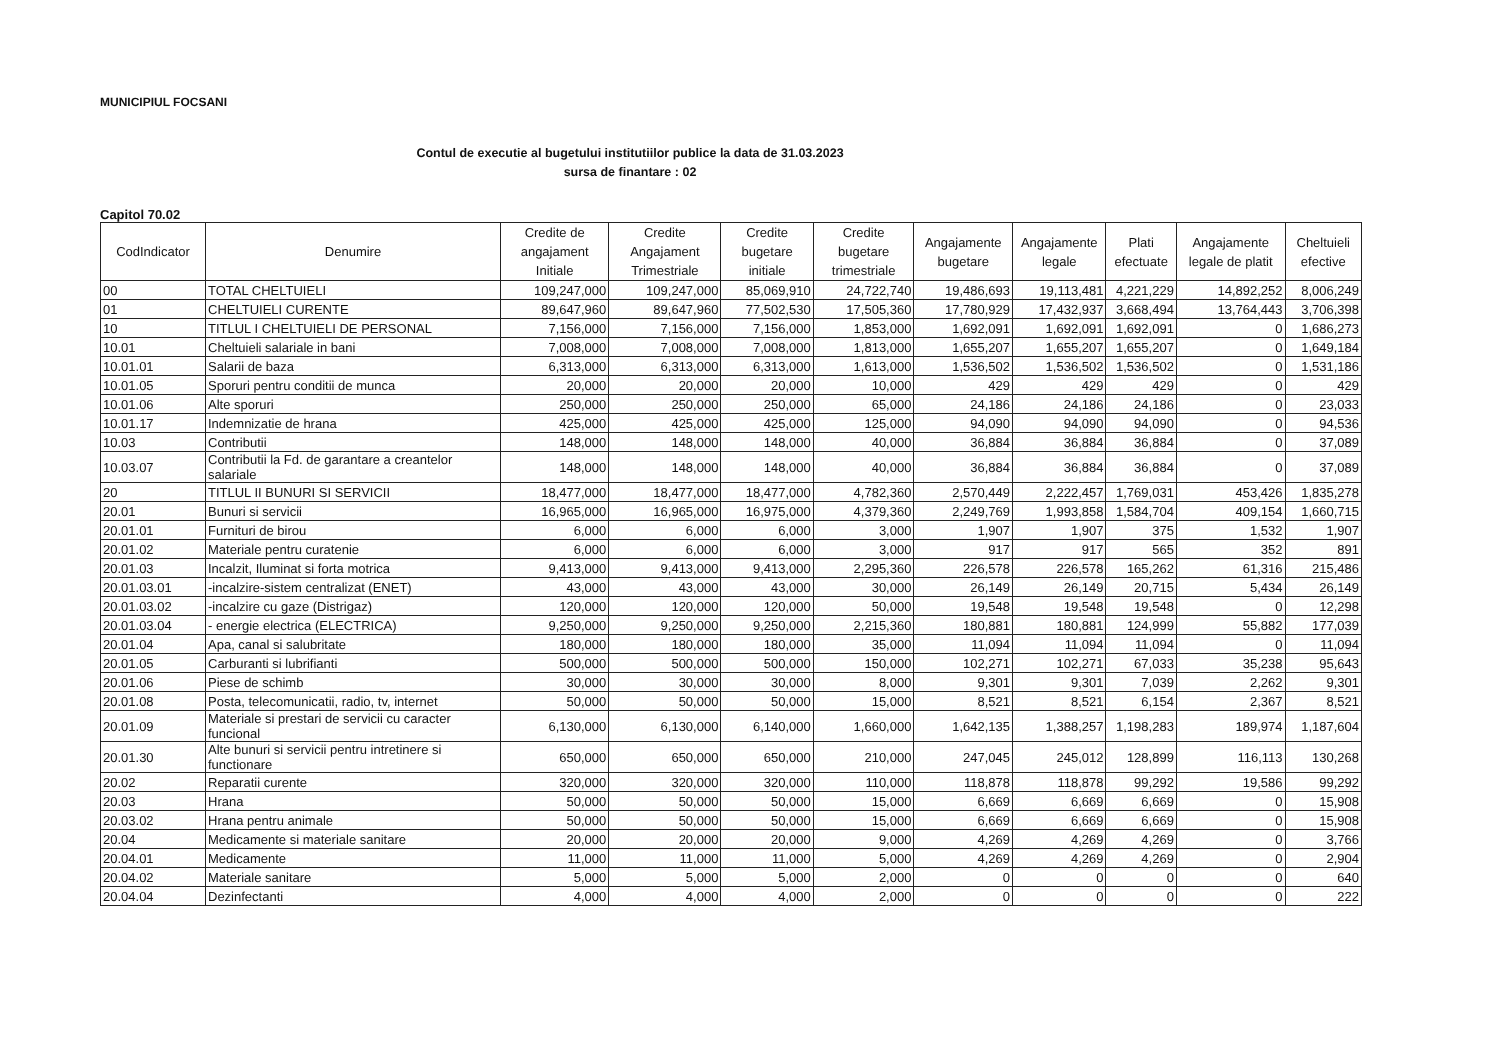MUNICIPIUL FOCSANI
Contul de executie al bugetului institutiilor publice la data de 31.03.2023
sursa de finantare : 02
Capitol 70.02
| CodIndicator | Denumire | Credite de angajament Initiale | Credite Angajament Trimestriale | Credite bugetare initiale | Credite bugetare trimestriale | Angajamente bugetare | Angajamente legale | Plati efectuate | Angajamente legale de platit | Cheltuieli efective |
| --- | --- | --- | --- | --- | --- | --- | --- | --- | --- | --- |
| 00 | TOTAL CHELTUIELI | 109,247,000 | 109,247,000 | 85,069,910 | 24,722,740 | 19,486,693 | 19,113,481 | 4,221,229 | 14,892,252 | 8,006,249 |
| 01 | CHELTUIELI CURENTE | 89,647,960 | 89,647,960 | 77,502,530 | 17,505,360 | 17,780,929 | 17,432,937 | 3,668,494 | 13,764,443 | 3,706,398 |
| 10 | TITLUL I CHELTUIELI DE PERSONAL | 7,156,000 | 7,156,000 | 7,156,000 | 1,853,000 | 1,692,091 | 1,692,091 | 1,692,091 | 0 | 1,686,273 |
| 10.01 | Cheltuieli salariale in bani | 7,008,000 | 7,008,000 | 7,008,000 | 1,813,000 | 1,655,207 | 1,655,207 | 1,655,207 | 0 | 1,649,184 |
| 10.01.01 | Salarii de baza | 6,313,000 | 6,313,000 | 6,313,000 | 1,613,000 | 1,536,502 | 1,536,502 | 1,536,502 | 0 | 1,531,186 |
| 10.01.05 | Sporuri pentru conditii de munca | 20,000 | 20,000 | 20,000 | 10,000 | 429 | 429 | 429 | 0 | 429 |
| 10.01.06 | Alte sporuri | 250,000 | 250,000 | 250,000 | 65,000 | 24,186 | 24,186 | 24,186 | 0 | 23,033 |
| 10.01.17 | Indemnizatie de hrana | 425,000 | 425,000 | 425,000 | 125,000 | 94,090 | 94,090 | 94,090 | 0 | 94,536 |
| 10.03 | Contributii | 148,000 | 148,000 | 148,000 | 40,000 | 36,884 | 36,884 | 36,884 | 0 | 37,089 |
| 10.03.07 | Contributii la Fd. de garantare a creantelor salariale | 148,000 | 148,000 | 148,000 | 40,000 | 36,884 | 36,884 | 36,884 | 0 | 37,089 |
| 20 | TITLUL II BUNURI SI SERVICII | 18,477,000 | 18,477,000 | 18,477,000 | 4,782,360 | 2,570,449 | 2,222,457 | 1,769,031 | 453,426 | 1,835,278 |
| 20.01 | Bunuri si servicii | 16,965,000 | 16,965,000 | 16,975,000 | 4,379,360 | 2,249,769 | 1,993,858 | 1,584,704 | 409,154 | 1,660,715 |
| 20.01.01 | Furnituri de birou | 6,000 | 6,000 | 6,000 | 3,000 | 1,907 | 1,907 | 375 | 1,532 | 1,907 |
| 20.01.02 | Materiale pentru curatenie | 6,000 | 6,000 | 6,000 | 3,000 | 917 | 917 | 565 | 352 | 891 |
| 20.01.03 | Incalzit, Iluminat si forta motrica | 9,413,000 | 9,413,000 | 9,413,000 | 2,295,360 | 226,578 | 226,578 | 165,262 | 61,316 | 215,486 |
| 20.01.03.01 | -incalzire-sistem centralizat (ENET) | 43,000 | 43,000 | 43,000 | 30,000 | 26,149 | 26,149 | 20,715 | 5,434 | 26,149 |
| 20.01.03.02 | -incalzire cu gaze (Distrigaz) | 120,000 | 120,000 | 120,000 | 50,000 | 19,548 | 19,548 | 19,548 | 0 | 12,298 |
| 20.01.03.04 | - energie electrica (ELECTRICA) | 9,250,000 | 9,250,000 | 9,250,000 | 2,215,360 | 180,881 | 180,881 | 124,999 | 55,882 | 177,039 |
| 20.01.04 | Apa, canal si salubritate | 180,000 | 180,000 | 180,000 | 35,000 | 11,094 | 11,094 | 11,094 | 0 | 11,094 |
| 20.01.05 | Carburanti si lubrifianti | 500,000 | 500,000 | 500,000 | 150,000 | 102,271 | 102,271 | 67,033 | 35,238 | 95,643 |
| 20.01.06 | Piese de schimb | 30,000 | 30,000 | 30,000 | 8,000 | 9,301 | 9,301 | 7,039 | 2,262 | 9,301 |
| 20.01.08 | Posta, telecomunicatii, radio, tv, internet | 50,000 | 50,000 | 50,000 | 15,000 | 8,521 | 8,521 | 6,154 | 2,367 | 8,521 |
| 20.01.09 | Materiale si prestari de servicii cu caracter funcional | 6,130,000 | 6,130,000 | 6,140,000 | 1,660,000 | 1,642,135 | 1,388,257 | 1,198,283 | 189,974 | 1,187,604 |
| 20.01.30 | Alte bunuri si servicii pentru intretinere si functionare | 650,000 | 650,000 | 650,000 | 210,000 | 247,045 | 245,012 | 128,899 | 116,113 | 130,268 |
| 20.02 | Reparatii curente | 320,000 | 320,000 | 320,000 | 110,000 | 118,878 | 118,878 | 99,292 | 19,586 | 99,292 |
| 20.03 | Hrana | 50,000 | 50,000 | 50,000 | 15,000 | 6,669 | 6,669 | 6,669 | 0 | 15,908 |
| 20.03.02 | Hrana pentru animale | 50,000 | 50,000 | 50,000 | 15,000 | 6,669 | 6,669 | 6,669 | 0 | 15,908 |
| 20.04 | Medicamente si materiale sanitare | 20,000 | 20,000 | 20,000 | 9,000 | 4,269 | 4,269 | 4,269 | 0 | 3,766 |
| 20.04.01 | Medicamente | 11,000 | 11,000 | 11,000 | 5,000 | 4,269 | 4,269 | 4,269 | 0 | 2,904 |
| 20.04.02 | Materiale sanitare | 5,000 | 5,000 | 5,000 | 2,000 | 0 | 0 | 0 | 0 | 640 |
| 20.04.04 | Dezinfectanti | 4,000 | 4,000 | 4,000 | 2,000 | 0 | 0 | 0 | 0 | 222 |